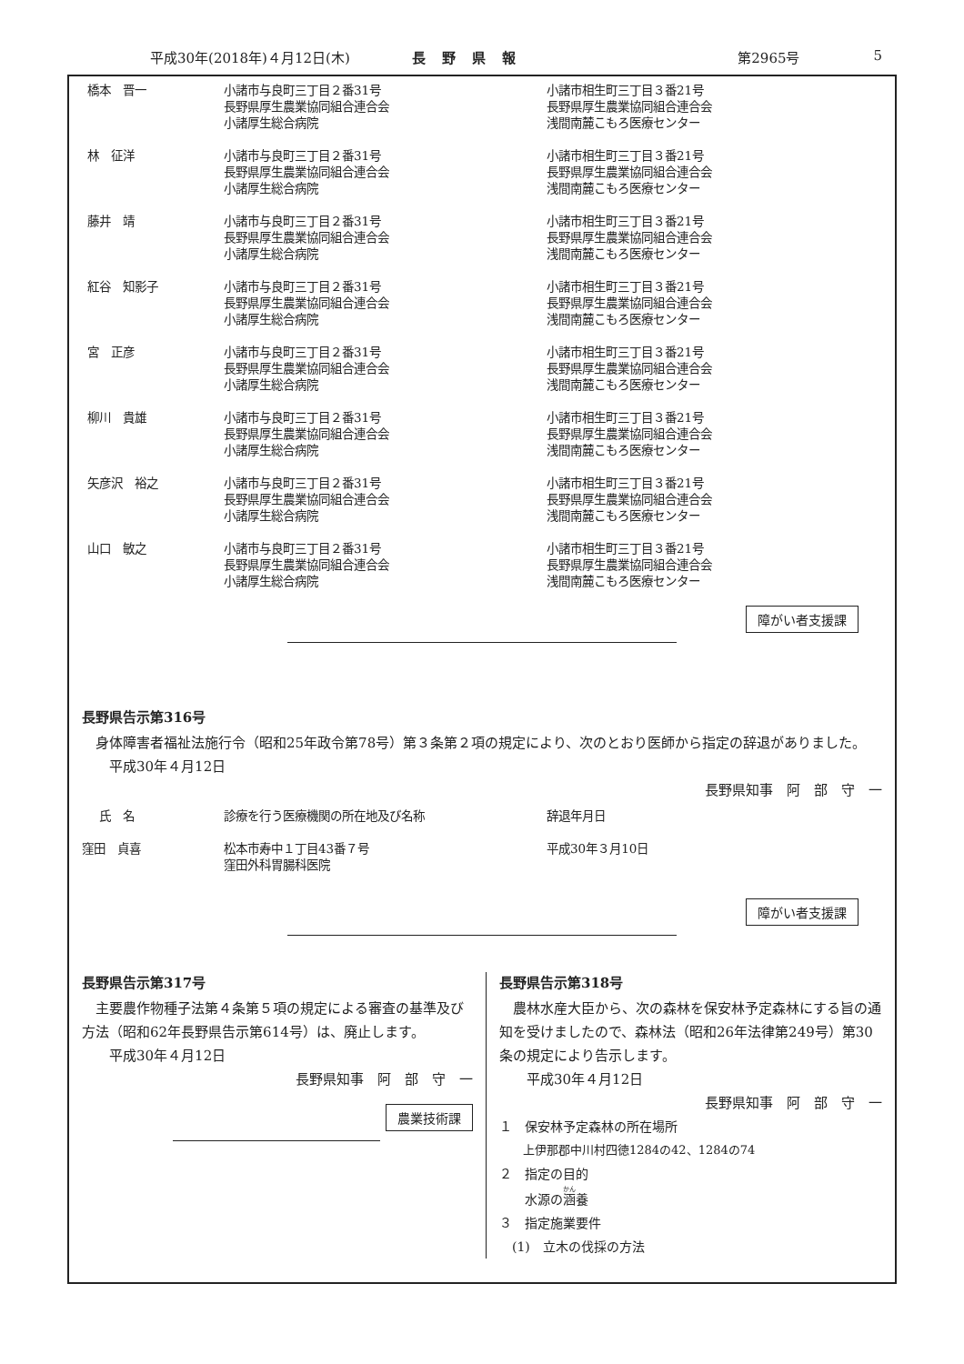平成30年(2018年)４月12日(木) 長野県報 第2965号 5
| 橋本 晋一 | 小諸市与良町三丁目２番31号 長野県厚生農業協同組合連合会 小諸厚生総合病院 | 小諸市相生町三丁目３番21号 長野県厚生農業協同組合連合会 浅間南麓こもろ医療センター |
| 林 征洋 | 小諸市与良町三丁目２番31号 長野県厚生農業協同組合連合会 小諸厚生総合病院 | 小諸市相生町三丁目３番21号 長野県厚生農業協同組合連合会 浅間南麓こもろ医療センター |
| 藤井 靖 | 小諸市与良町三丁目２番31号 長野県厚生農業協同組合連合会 小諸厚生総合病院 | 小諸市相生町三丁目３番21号 長野県厚生農業協同組合連合会 浅間南麓こもろ医療センター |
| 紅谷 知影子 | 小諸市与良町三丁目２番31号 長野県厚生農業協同組合連合会 小諸厚生総合病院 | 小諸市相生町三丁目３番21号 長野県厚生農業協同組合連合会 浅間南麓こもろ医療センター |
| 宮 正彦 | 小諸市与良町三丁目２番31号 長野県厚生農業協同組合連合会 小諸厚生総合病院 | 小諸市相生町三丁目３番21号 長野県厚生農業協同組合連合会 浅間南麓こもろ医療センター |
| 柳川 貴雄 | 小諸市与良町三丁目２番31号 長野県厚生農業協同組合連合会 小諸厚生総合病院 | 小諸市相生町三丁目３番21号 長野県厚生農業協同組合連合会 浅間南麓こもろ医療センター |
| 矢彦沢 裕之 | 小諸市与良町三丁目２番31号 長野県厚生農業協同組合連合会 小諸厚生総合病院 | 小諸市相生町三丁目３番21号 長野県厚生農業協同組合連合会 浅間南麓こもろ医療センター |
| 山口 敏之 | 小諸市与良町三丁目２番31号 長野県厚生農業協同組合連合会 小諸厚生総合病院 | 小諸市相生町三丁目３番21号 長野県厚生農業協同組合連合会 浅間南麓こもろ医療センター |
障がい者支援課
長野県告示第316号
　身体障害者福祉法施行令（昭和25年政令第78号）第３条第２項の規定により、次のとおり医師から指定の辞退がありました。
　　平成30年４月12日
長野県知事　阿　部　守　一
| 氏 名 | 診療を行う医療機関の所在地及び名称 | 辞退年月日 |
| 窪田 貞喜 | 松本市寿中１丁目43番７号 窪田外科胃腸科医院 | 平成30年３月10日 |
障がい者支援課
長野県告示第317号
　主要農作物種子法第４条第５項の規定による審査の基準及び方法（昭和62年長野県告示第614号）は、廃止します。
　　平成30年４月12日
長野県知事　阿　部　守　一
農業技術課
長野県告示第318号
　農林水産大臣から、次の森林を保安林予定森林にする旨の通知を受けましたので、森林法（昭和26年法律第249号）第30条の規定により告示します。
　　平成30年４月12日
長野県知事　阿　部　守　一
１　保安林予定森林の所在場所
　　上伊那郡中川村四徳1284の42、1284の74
２　指定の目的
　　水源の涵養
３　指定施業要件
　(1)　立木の伐採の方法